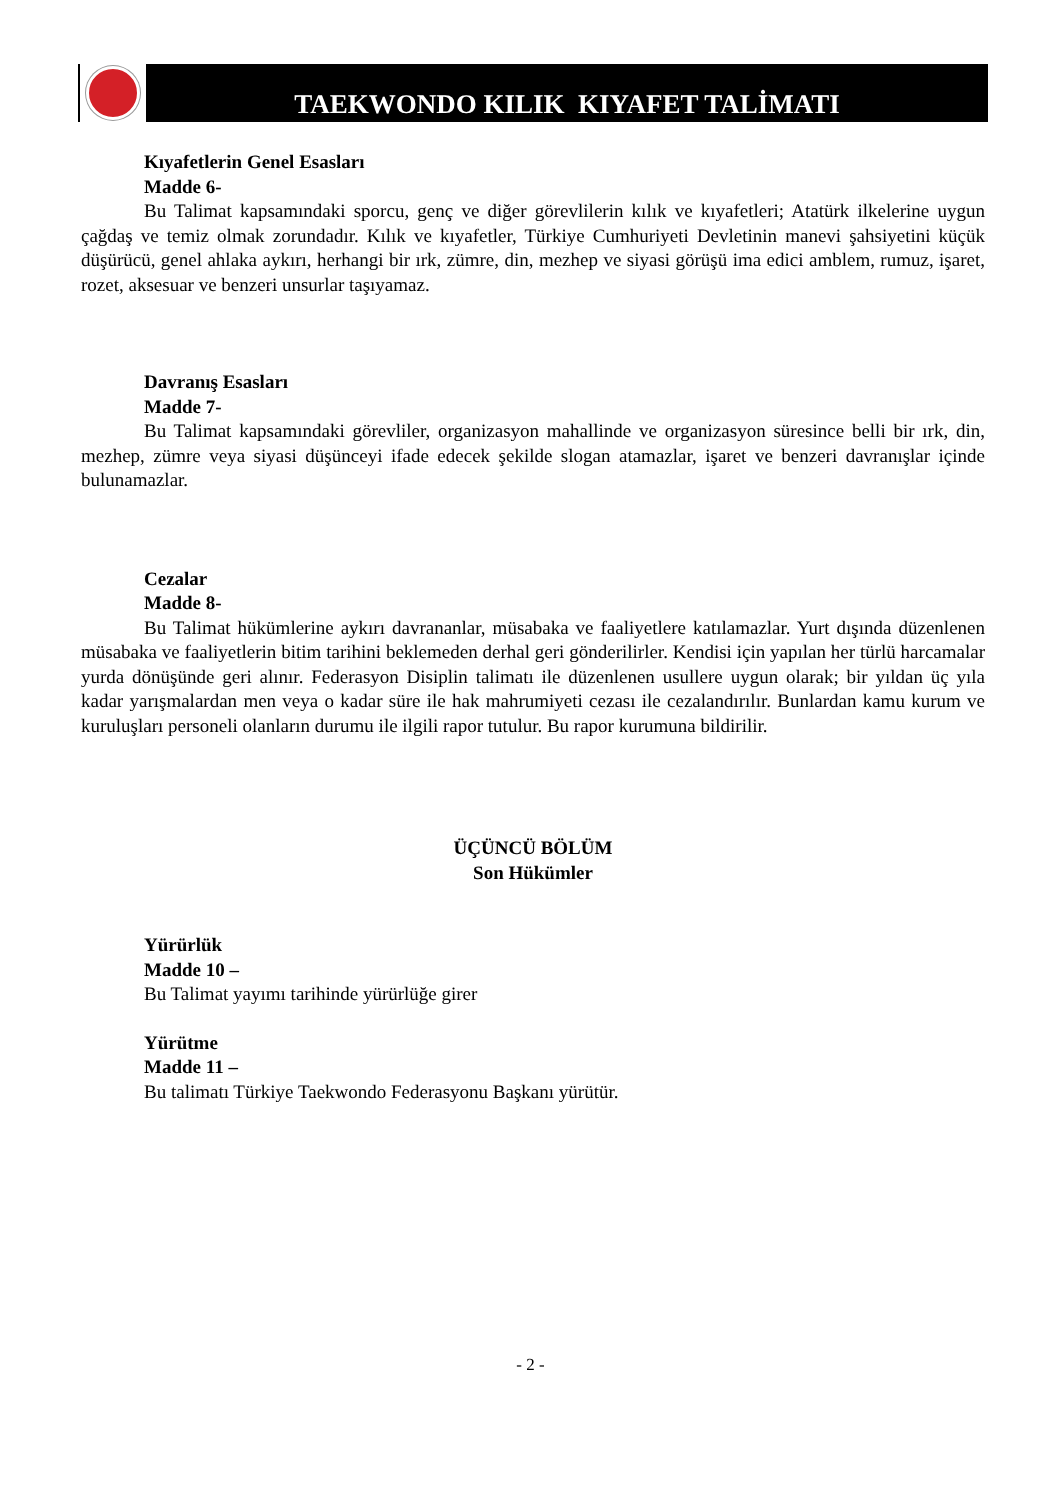TAEKWONDO KILIK KIYAFET TALİMATI
Kıyafetlerin Genel Esasları
Madde 6-
Bu Talimat kapsamındaki sporcu, genç ve diğer görevlilerin kılık ve kıyafetleri; Atatürk ilkelerine uygun çağdaş ve temiz olmak zorundadır. Kılık ve kıyafetler, Türkiye Cumhuriyeti Devletinin manevi şahsiyetini küçük düşürücü, genel ahlaka aykırı, herhangi bir ırk, zümre, din, mezhep ve siyasi görüşü ima edici amblem, rumuz, işaret, rozet, aksesuar ve benzeri unsurlar taşıyamaz.
Davranış Esasları
Madde 7-
Bu Talimat kapsamındaki görevliler, organizasyon mahallinde ve organizasyon süresince belli bir ırk, din, mezhep, zümre veya siyasi düşünceyi ifade edecek şekilde slogan atamazlar, işaret ve benzeri davranışlar içinde bulunamazlar.
Cezalar
Madde 8-
Bu Talimat hükümlerine aykırı davrananlar, müsabaka ve faaliyetlere katılamazlar. Yurt dışında düzenlenen müsabaka ve faaliyetlerin bitim tarihini beklemeden derhal geri gönderilirler. Kendisi için yapılan her türlü harcamalar yurda dönüşünde geri alınır. Federasyon Disiplin talimatı ile düzenlenen usullere uygun olarak; bir yıldan üç yıla kadar yarışmalardan men veya o kadar süre ile hak mahrumiyeti cezası ile cezalandırılır. Bunlardan kamu kurum ve kuruluşları personeli olanların durumu ile ilgili rapor tutulur. Bu rapor kurumuna bildirilir.
ÜÇÜNCÜ BÖLÜM
Son Hükümler
Yürürlük
Madde 10 –
Bu Talimat yayımı tarihinde yürürlüğe girer
Yürütme
Madde 11 –
Bu talimatı Türkiye Taekwondo Federasyonu Başkanı yürütür.
- 2 -